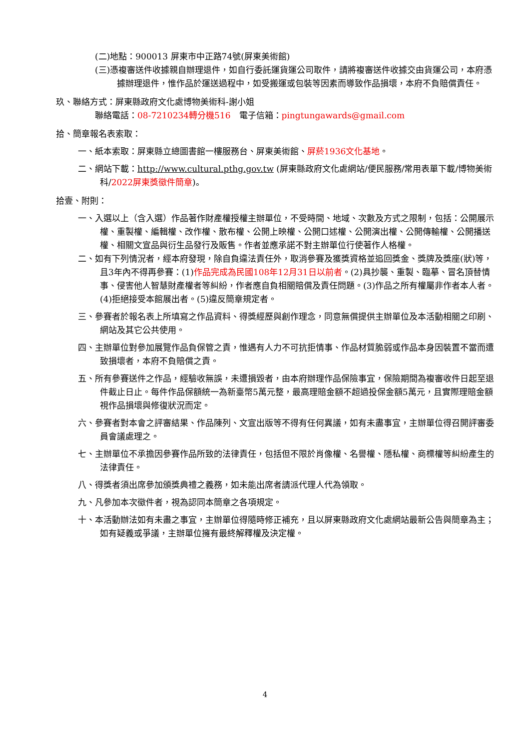(二)地點：900013 屏東市中正路74號(屏東美術館)
(三)憑複審送件收據親自辦理退件，如自行委託運貨運公司取件，請將複審送件收據交由貨運公司，本府憑據辦理退件，惟作品於運送過程中，如受搬運或包裝等因素而導致作品損壞，本府不負賠償責任。
玖、聯絡方式：屏東縣政府文化處博物美術科-謝小姐
聯絡電話：08-7210234轉分機516　電子信箱：pingtungawards@gmail.com
拾、簡章報名表索取：
一、紙本索取：屏東縣立總圖書館一樓服務台、屏東美術館、屏菸1936文化基地。
二、網站下載：http://www.cultural.pthg.gov.tw (屏東縣政府文化處網站/便民服務/常用表單下載/博物美術科/2022屏東獎徵件簡章)。
拾壹、附則：
一、入選以上（含入選）作品著作財產權授權主辦單位，不受時間、地域、次數及方式之限制，包括：公開展示權、重製權、編輯權、改作權、散布權、公開上映權、公開口述權、公開演出權、公開傳輸權、公開播送權、相關文宣品與衍生品發行及販售。作者並應承諾不對主辦單位行使著作人格權。
二、如有下列情況者，經本府發現，除自負違法責任外，取消參賽及獲獎資格並追回獎金、獎牌及獎座(狀)等，且3年內不得再參賽：(1)作品完成為民國108年12月31日以前者。(2)具抄襲、重製、臨摹、冒名頂替情事、侵害他人智慧財產權者等糾紛，作者應自負相關賠償及責任問題。(3)作品之所有權屬非作者本人者。(4)拒絕接受本館展出者。(5)違反簡章規定者。
三、參賽者於報名表上所填寫之作品資料、得獎經歷與創作理念，同意無償提供主辦單位及本活動相關之印刷、網站及其它公共使用。
四、主辦單位對參加展覽作品負保管之責，惟遇有人力不可抗拒情事、作品材質脆弱或作品本身因裝置不當而遭致損壞者，本府不負賠償之責。
五、所有參賽送件之作品，經驗收無誤，未遭損毀者，由本府辦理作品保險事宜，保險期間為複審收件日起至退件截止日止。每件作品保額統一為新臺幣5萬元整，最高理賠金額不超過投保金額5萬元，且實際理賠金額視作品損壞與修復狀況而定。
六、參賽者對本會之評審結果、作品陳列、文宣出版等不得有任何異議，如有未盡事宜，主辦單位得召開評審委員會議處理之。
七、主辦單位不承擔因參賽作品所致的法律責任，包括但不限於肖像權、名譽權、隱私權、商標權等糾紛產生的法律責任。
八、得獎者須出席參加頒獎典禮之義務，如未能出席者請派代理人代為領取。
九、凡參加本次徵件者，視為認同本簡章之各項規定。
十、本活動辦法如有未盡之事宜，主辦單位得隨時修正補充，且以屏東縣政府文化處網站最新公告與簡章為主；如有疑義或爭議，主辦單位擁有最終解釋權及決定權。
4